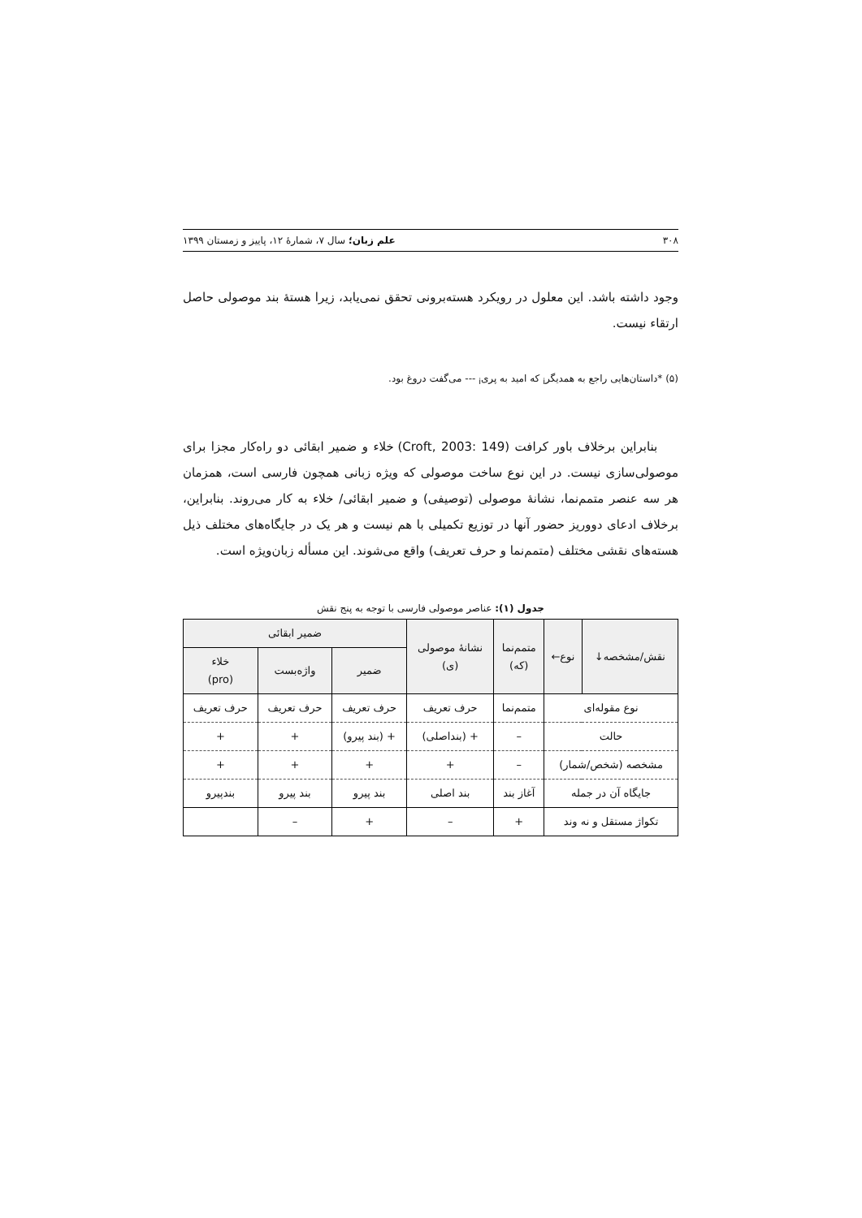۳۰۸ علم زبان؛ سال ۷، شمارهٔ ۱۲، پاییز و زمستان ۱۳۹۹
وجود داشته باشد. این معلول در رویکرد هسته‌برونی تحقق نمی‌یابد، زیرا هستهٔ بند موصولی حاصل ارتقاء نیست.
(۵) *داستان‌هایی راجع به همدیگر<sub>i</sub> که امید به پری<sub>i</sub> --- می‌گفت دروغ بود.
بنابراین برخلاف باور کرافت (Croft, 2003: 149) خلاء و ضمیر ابقائی دو راه‌کار مجزا برای موصولی‌سازی نیست. در این نوع ساخت موصولی که ویژه زبانی همچون فارسی است، همزمان هر سه عنصر متمم‌نما، نشانهٔ موصولی (توصیفی) و ضمیر ابقائی/ خلاء به کار می‌روند. بنابراین، برخلاف ادعای دووریز حضور آنها در توزیع تکمیلی با هم نیست و هر یک در جایگاه‌های مختلف ذیل هسته‌های نقشی مختلف (متمم‌نما و حرف تعریف) واقع می‌شوند. این مسأله زبان‌ویژه است.
جدول (۱): عناصر موصولی فارسی با توجه به پنج نقش
| نقش/مشخصه↓ | نوع← | متمم‌نما (که) | نشانهٔ موصولی (ی) | ضمیر ابقائی | | |
| --- | --- | --- | --- | --- | --- | --- |
| | | | | ضمیر | واژه‌بست | خلاء (pro) |
| نوع مقوله‌ای | | متمم‌نما | حرف تعریف | حرف تعریف | حرف تعریف | حرف تعریف |
| حالت | | – | + (بنداصلی) | + (بند پیرو) | + | + |
| مشخصه (شخص/شمار) | | – | + | + | + | + |
| جایگاه آن در جمله | | آغاز بند | بند اصلی | بند پیرو | بند پیرو | بندپیرو |
| تکواژ مستقل و نه وند | | + | – | + | – | |